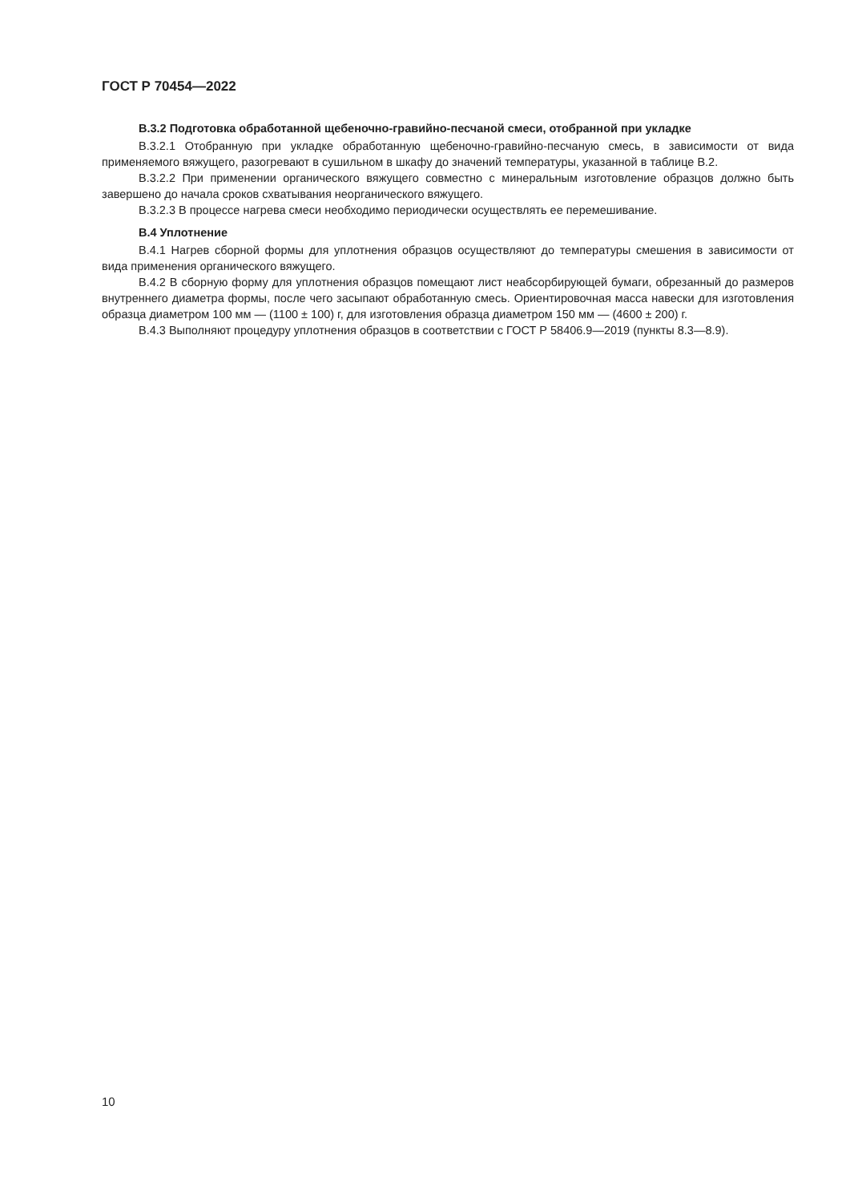ГОСТ Р 70454—2022
В.3.2 Подготовка обработанной щебеночно-гравийно-песчаной смеси, отобранной при укладке
В.3.2.1 Отобранную при укладке обработанную щебеночно-гравийно-песчаную смесь, в зависимости от вида применяемого вяжущего, разогревают в сушильном в шкафу до значений температуры, указанной в таблице В.2.
В.3.2.2 При применении органического вяжущего совместно с минеральным изготовление образцов должно быть завершено до начала сроков схватывания неорганического вяжущего.
В.3.2.3 В процессе нагрева смеси необходимо периодически осуществлять ее перемешивание.
В.4 Уплотнение
В.4.1 Нагрев сборной формы для уплотнения образцов осуществляют до температуры смешения в зависимости от вида применения органического вяжущего.
В.4.2 В сборную форму для уплотнения образцов помещают лист неабсорбирующей бумаги, обрезанный до размеров внутреннего диаметра формы, после чего засыпают обработанную смесь. Ориентировочная масса навески для изготовления образца диаметром 100 мм — (1100 ± 100) г, для изготовления образца диаметром 150 мм — (4600 ± 200) г.
В.4.3 Выполняют процедуру уплотнения образцов в соответствии с ГОСТ Р 58406.9—2019 (пункты 8.3—8.9).
10